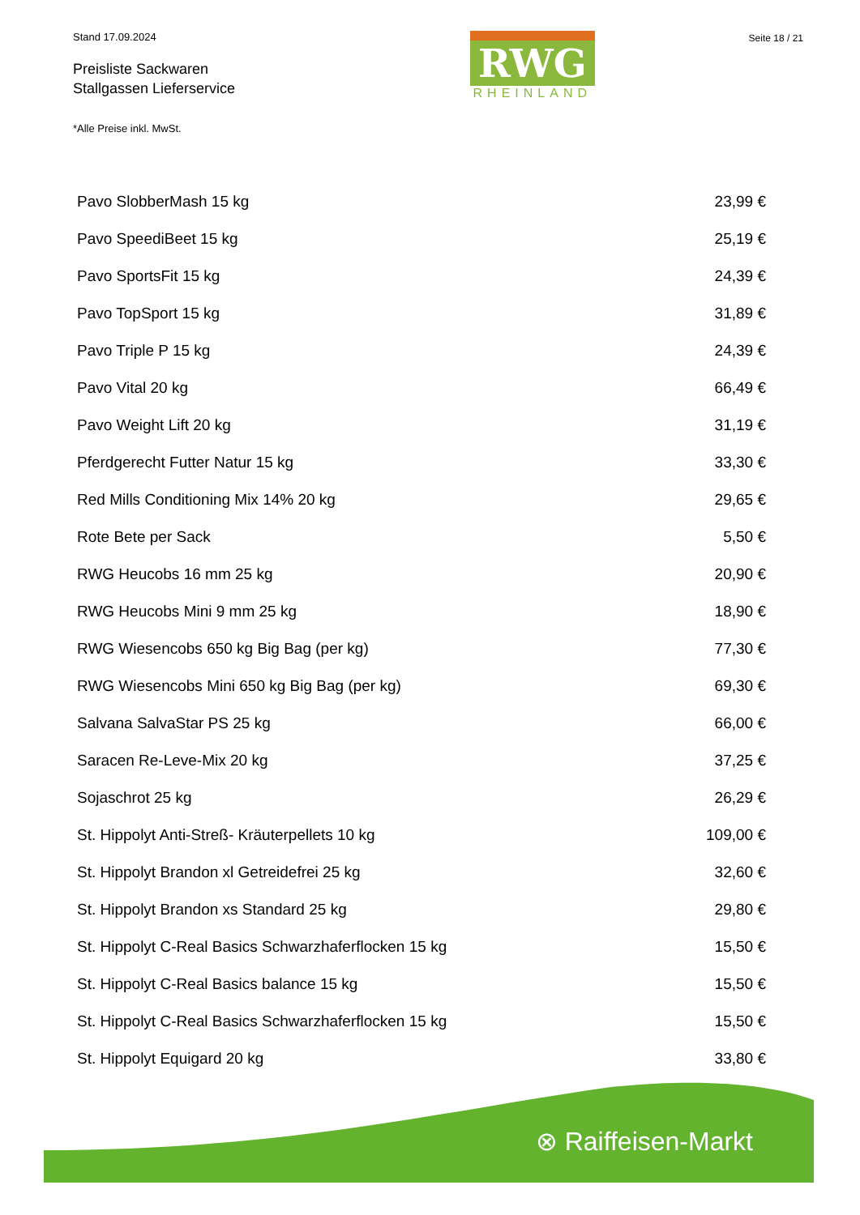Stand 17.09.2024
Preisliste Sackwaren
Stallgassen Lieferservice
*Alle Preise inkl. MwSt.
RWG
RHEINLAND
Seite 18 / 21
| Pavo SlobberMash 15 kg | 23,99 € |
| Pavo SpeediBeet 15 kg | 25,19 € |
| Pavo SportsFit 15 kg | 24,39 € |
| Pavo TopSport 15 kg | 31,89 € |
| Pavo Triple P 15 kg | 24,39 € |
| Pavo Vital 20 kg | 66,49 € |
| Pavo Weight Lift 20 kg | 31,19 € |
| Pferdgerecht Futter Natur 15 kg | 33,30 € |
| Red Mills Conditioning Mix 14% 20 kg | 29,65 € |
| Rote Bete per Sack | 5,50 € |
| RWG Heucobs 16 mm 25 kg | 20,90 € |
| RWG Heucobs Mini 9 mm 25 kg | 18,90 € |
| RWG Wiesencobs 650 kg Big Bag (per kg) | 77,30 € |
| RWG Wiesencobs Mini 650 kg Big Bag (per kg) | 69,30 € |
| Salvana SalvaStar PS 25 kg | 66,00 € |
| Saracen Re-Leve-Mix 20 kg | 37,25 € |
| Sojaschrot 25 kg | 26,29 € |
| St. Hippolyt Anti-Streß- Kräuterpellets 10 kg | 109,00 € |
| St. Hippolyt Brandon xl Getreidefrei 25 kg | 32,60 € |
| St. Hippolyt Brandon xs Standard 25 kg | 29,80 € |
| St. Hippolyt C-Real Basics Schwarzhaferflocken 15 kg | 15,50 € |
| St. Hippolyt C-Real Basics balance 15 kg | 15,50 € |
| St. Hippolyt C-Real Basics Schwarzhaferflocken 15 kg | 15,50 € |
| St. Hippolyt Equigard 20 kg | 33,80 € |
⊗ Raiffeisen-Markt